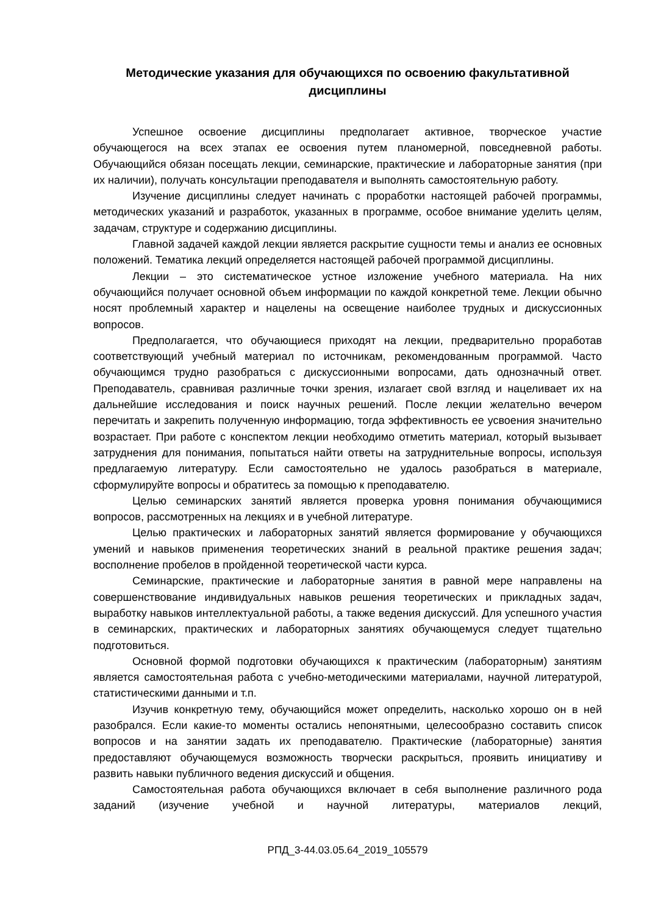Методические указания для обучающихся по освоению факультативной дисциплины
Успешное освоение дисциплины предполагает активное, творческое участие обучающегося на всех этапах ее освоения путем планомерной, повседневной работы. Обучающийся обязан посещать лекции, семинарские, практические и лабораторные занятия (при их наличии), получать консультации преподавателя и выполнять самостоятельную работу.
Изучение дисциплины следует начинать с проработки настоящей рабочей программы, методических указаний и разработок, указанных в программе, особое внимание уделить целям, задачам, структуре и содержанию дисциплины.
Главной задачей каждой лекции является раскрытие сущности темы и анализ ее основных положений. Тематика лекций определяется настоящей рабочей программой дисциплины.
Лекции – это систематическое устное изложение учебного материала. На них обучающийся получает основной объем информации по каждой конкретной теме. Лекции обычно носят проблемный характер и нацелены на освещение наиболее трудных и дискуссионных вопросов.
Предполагается, что обучающиеся приходят на лекции, предварительно проработав соответствующий учебный материал по источникам, рекомендованным программой. Часто обучающимся трудно разобраться с дискуссионными вопросами, дать однозначный ответ. Преподаватель, сравнивая различные точки зрения, излагает свой взгляд и нацеливает их на дальнейшие исследования и поиск научных решений. После лекции желательно вечером перечитать и закрепить полученную информацию, тогда эффективность ее усвоения значительно возрастает. При работе с конспектом лекции необходимо отметить материал, который вызывает затруднения для понимания, попытаться найти ответы на затруднительные вопросы, используя предлагаемую литературу. Если самостоятельно не удалось разобраться в материале, сформулируйте вопросы и обратитесь за помощью к преподавателю.
Целью семинарских занятий является проверка уровня понимания обучающимися вопросов, рассмотренных на лекциях и в учебной литературе.
Целью практических и лабораторных занятий является формирование у обучающихся умений и навыков применения теоретических знаний в реальной практике решения задач; восполнение пробелов в пройденной теоретической части курса.
Семинарские, практические и лабораторные занятия в равной мере направлены на совершенствование индивидуальных навыков решения теоретических и прикладных задач, выработку навыков интеллектуальной работы, а также ведения дискуссий. Для успешного участия в семинарских, практических и лабораторных занятиях обучающемуся следует тщательно подготовиться.
Основной формой подготовки обучающихся к практическим (лабораторным) занятиям является самостоятельная работа с учебно-методическими материалами, научной литературой, статистическими данными и т.п.
Изучив конкретную тему, обучающийся может определить, насколько хорошо он в ней разобрался. Если какие-то моменты остались непонятными, целесообразно составить список вопросов и на занятии задать их преподавателю. Практические (лабораторные) занятия предоставляют обучающемуся возможность творчески раскрыться, проявить инициативу и развить навыки публичного ведения дискуссий и общения.
Самостоятельная работа обучающихся включает в себя выполнение различного рода заданий (изучение учебной и научной литературы, материалов лекций,
РПД_3-44.03.05.64_2019_105579